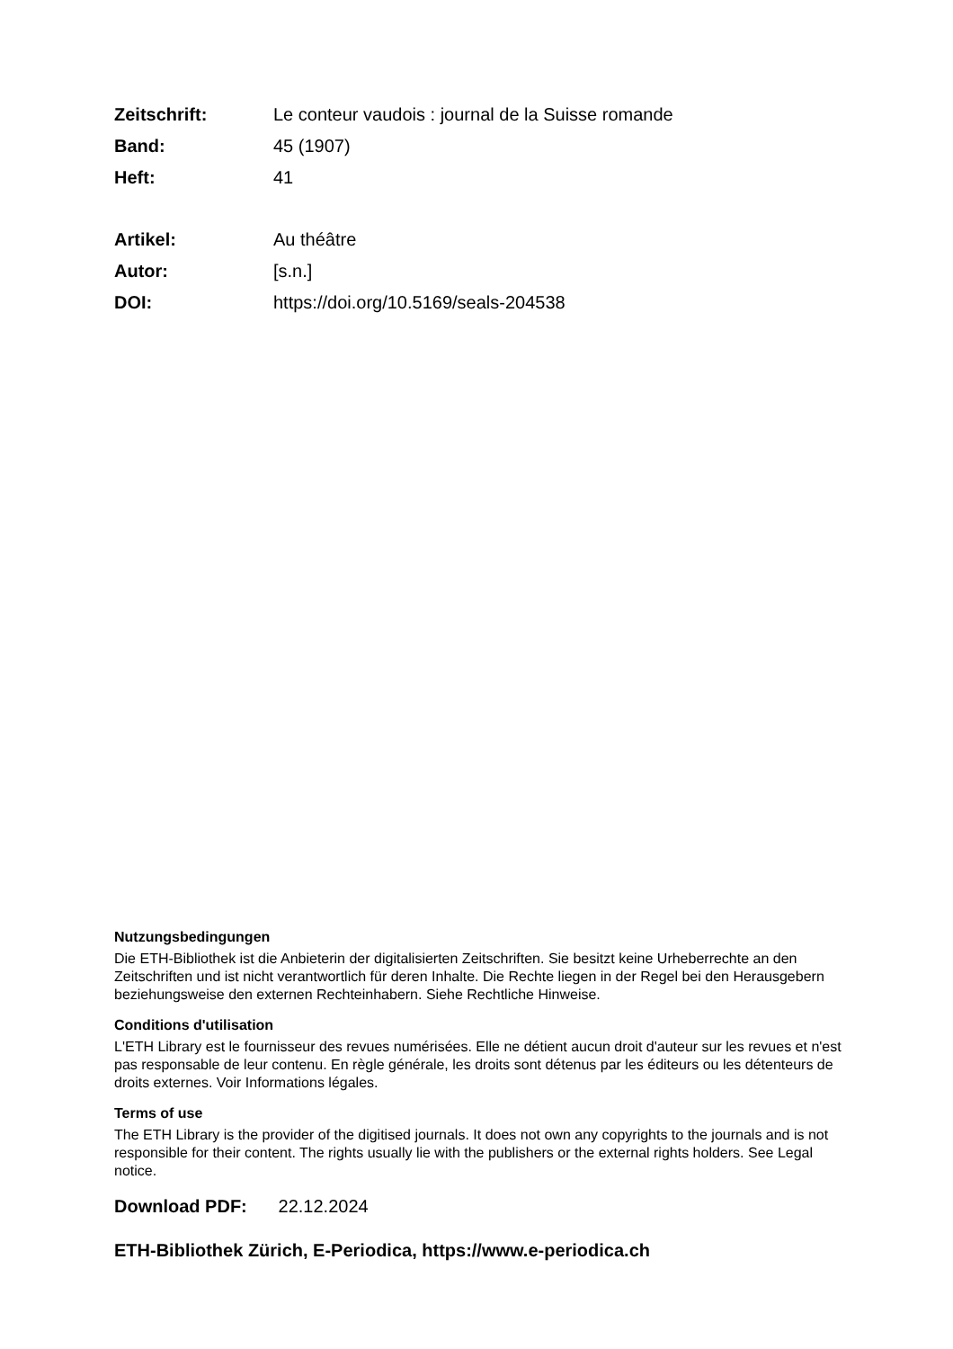Zeitschrift: Le conteur vaudois : journal de la Suisse romande
Band: 45 (1907)
Heft: 41
Artikel: Au théâtre
Autor: [s.n.]
DOI: https://doi.org/10.5169/seals-204538
Nutzungsbedingungen
Die ETH-Bibliothek ist die Anbieterin der digitalisierten Zeitschriften. Sie besitzt keine Urheberrechte an den Zeitschriften und ist nicht verantwortlich für deren Inhalte. Die Rechte liegen in der Regel bei den Herausgebern beziehungsweise den externen Rechteinhabern. Siehe Rechtliche Hinweise.
Conditions d'utilisation
L'ETH Library est le fournisseur des revues numérisées. Elle ne détient aucun droit d'auteur sur les revues et n'est pas responsable de leur contenu. En règle générale, les droits sont détenus par les éditeurs ou les détenteurs de droits externes. Voir Informations légales.
Terms of use
The ETH Library is the provider of the digitised journals. It does not own any copyrights to the journals and is not responsible for their content. The rights usually lie with the publishers or the external rights holders. See Legal notice.
Download PDF: 22.12.2024
ETH-Bibliothek Zürich, E-Periodica, https://www.e-periodica.ch